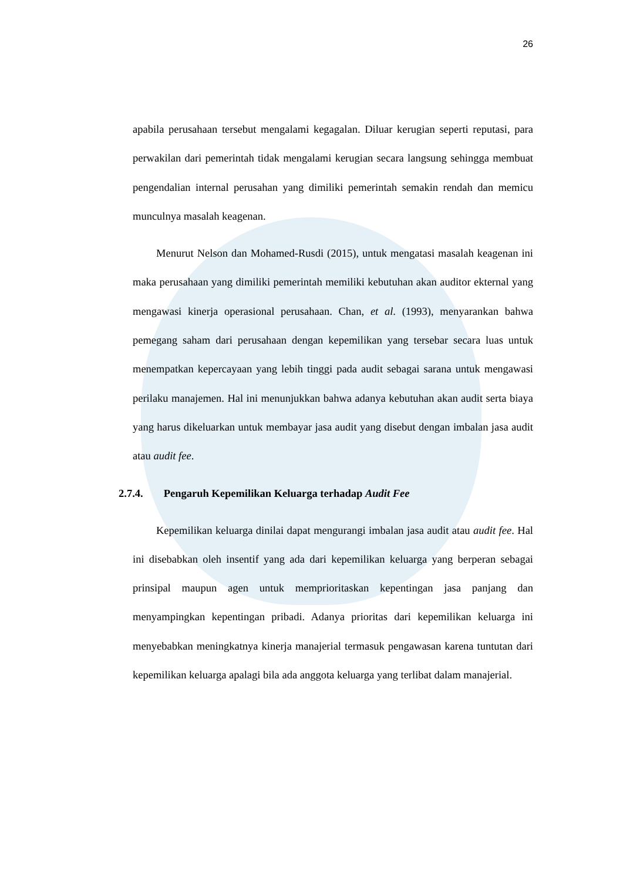26
apabila perusahaan tersebut mengalami kegagalan. Diluar kerugian seperti reputasi, para perwakilan dari pemerintah tidak mengalami kerugian secara langsung sehingga membuat pengendalian internal perusahan yang dimiliki pemerintah semakin rendah dan memicu munculnya masalah keagenan.
Menurut Nelson dan Mohamed-Rusdi (2015), untuk mengatasi masalah keagenan ini maka perusahaan yang dimiliki pemerintah memiliki kebutuhan akan auditor ekternal yang mengawasi kinerja operasional perusahaan. Chan, et al. (1993), menyarankan bahwa pemegang saham dari perusahaan dengan kepemilikan yang tersebar secara luas untuk menempatkan kepercayaan yang lebih tinggi pada audit sebagai sarana untuk mengawasi perilaku manajemen. Hal ini menunjukkan bahwa adanya kebutuhan akan audit serta biaya yang harus dikeluarkan untuk membayar jasa audit yang disebut dengan imbalan jasa audit atau audit fee.
2.7.4. Pengaruh Kepemilikan Keluarga terhadap Audit Fee
Kepemilikan keluarga dinilai dapat mengurangi imbalan jasa audit atau audit fee. Hal ini disebabkan oleh insentif yang ada dari kepemilikan keluarga yang berperan sebagai prinsipal maupun agen untuk memprioritaskan kepentingan jasa panjang dan menyampingkan kepentingan pribadi. Adanya prioritas dari kepemilikan keluarga ini menyebabkan meningkatnya kinerja manajerial termasuk pengawasan karena tuntutan dari kepemilikan keluarga apalagi bila ada anggota keluarga yang terlibat dalam manajerial.